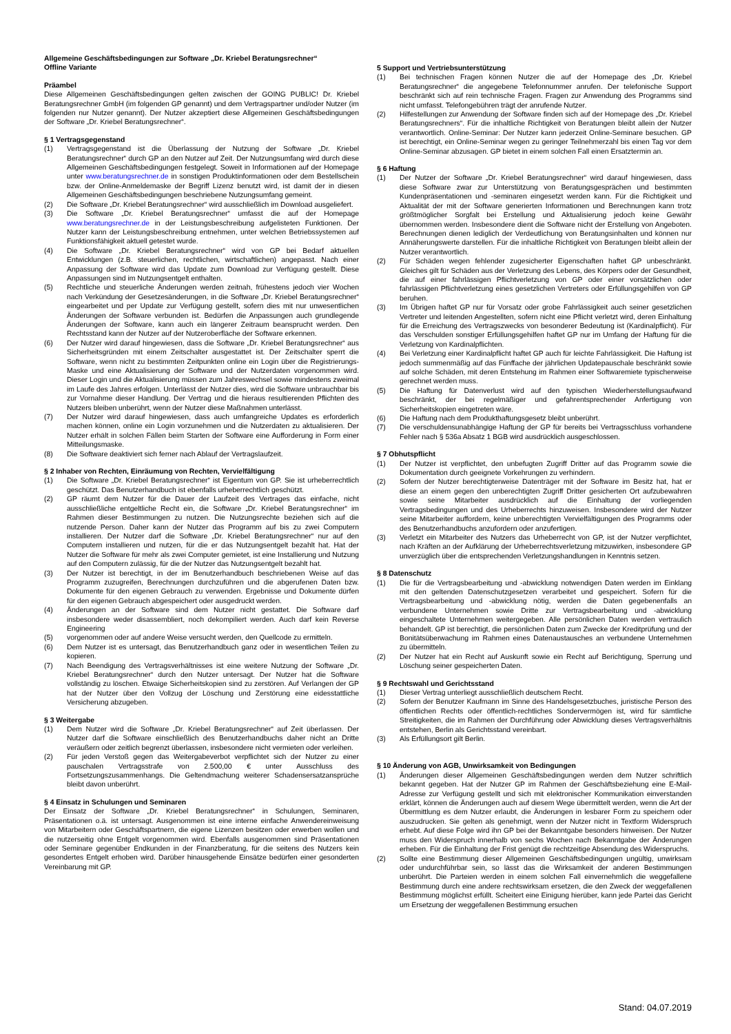Allgemeine Geschäftsbedingungen zur Software „Dr. Kriebel Beratungsrechner“
Offline Variante
Präambel
Diese Allgemeinen Geschäftsbedingungen gelten zwischen der GOING PUBLIC! Dr. Kriebel Beratungsrechner GmbH (im folgenden GP genannt) und dem Vertragspartner und/oder Nutzer (im folgenden nur Nutzer genannt). Der Nutzer akzeptiert diese Allgemeinen Geschäftsbedingungen der Software „Dr. Kriebel Beratungsrechner“.
§ 1 Vertragsgegenstand
(1) Vertragsgegenstand ist die Überlassung der Nutzung der Software „Dr. Kriebel Beratungsrechner“ durch GP an den Nutzer auf Zeit. Der Nutzungsumfang wird durch diese Allgemeinen Geschäftsbedingungen festgelegt. Soweit in Informationen auf der Homepage unter www.beratungsrechner.de in sonstigen Produktinformationen oder dem Bestellschein bzw. der Online-Anmeldemaske der Begriff Lizenz benutzt wird, ist damit der in diesen Allgemeinen Geschäftsbedingungen beschriebene Nutzungsumfang gemeint.
(2) Die Software „Dr. Kriebel Beratungsrechner“ wird ausschließlich im Download ausgeliefert.
(3) Die Software „Dr. Kriebel Beratungsrechner“ umfasst die auf der Homepage www.beratungsrechner.de in der Leistungsbeschreibung aufgelisteten Funktionen. Der Nutzer kann der Leistungsbeschreibung entnehmen, unter welchen Betriebssystemen auf Funktionsfähigkeit aktuell getestet wurde.
(4) Die Software „Dr. Kriebel Beratungsrechner“ wird von GP bei Bedarf aktuellen Entwicklungen (z.B. steuerlichen, rechtlichen, wirtschaftlichen) angepasst. Nach einer Anpassung der Software wird das Update zum Download zur Verfügung gestellt. Diese Anpassungen sind im Nutzungsentgelt enthalten.
(5) Rechtliche und steuerliche Änderungen werden zeitnah, frühestens jedoch vier Wochen nach Verkündung der Gesetzesänderungen, in die Software „Dr. Kriebel Beratungsrechner“ eingearbeitet und per Update zur Verfügung gestellt, sofern dies mit nur unwesentlichen Änderungen der Software verbunden ist. Bedürfen die Anpassungen auch grundlegende Änderungen der Software, kann auch ein längerer Zeitraum beansprucht werden. Den Rechtsstand kann der Nutzer auf der Nutzeroberfläche der Software erkennen.
(6) Der Nutzer wird darauf hingewiesen, dass die Software „Dr. Kriebel Beratungsrechner“ aus Sicherheitsgründen mit einem Zeitschalter ausgestattet ist. Der Zeitschalter sperrt die Software, wenn nicht zu bestimmten Zeitpunkten online ein Login über die Registrierungs-Maske und eine Aktualisierung der Software und der Nutzerdaten vorgenommen wird. Dieser Login und die Aktualisierung müssen zum Jahreswechsel sowie mindestens zweimal im Laufe des Jahres erfolgen. Unterlässt der Nutzer dies, wird die Software unbrauchbar bis zur Vornahme dieser Handlung. Der Vertrag und die hieraus resultierenden Pflichten des Nutzers bleiben unberührt, wenn der Nutzer diese Maßnahmen unterlässt.
(7) Der Nutzer wird darauf hingewiesen, dass auch umfangreiche Updates es erforderlich machen können, online ein Login vorzunehmen und die Nutzerdaten zu aktualisieren. Der Nutzer erhält in solchen Fällen beim Starten der Software eine Aufforderung in Form einer Mitteilungsmaske.
(8) Die Software deaktiviert sich ferner nach Ablauf der Vertragslaufzeit.
§ 2 Inhaber von Rechten, Einräumung von Rechten, Vervielfältigung
(1) Die Software „Dr. Kriebel Beratungsrechner“ ist Eigentum von GP. Sie ist urheberrechtlich geschützt. Das Benutzerhandbuch ist ebenfalls urheberrechtlich geschützt.
(2) GP räumt dem Nutzer für die Dauer der Laufzeit des Vertrages das einfache, nicht ausschließliche entgeltliche Recht ein, die Software „Dr. Kriebel Beratungsrechner“ im Rahmen dieser Bestimmungen zu nutzen. Die Nutzungsrechte beziehen sich auf die nutzende Person. Daher kann der Nutzer das Programm auf bis zu zwei Computern installieren. Der Nutzer darf die Software „Dr. Kriebel Beratungsrechner“ nur auf den Computern installieren und nutzen, für die er das Nutzungsentgelt bezahlt hat. Hat der Nutzer die Software für mehr als zwei Computer gemietet, ist eine Installierung und Nutzung auf den Computern zulässig, für die der Nutzer das Nutzungsentgelt bezahlt hat.
(3) Der Nutzer ist berechtigt, in der im Benutzerhandbuch beschriebenen Weise auf das Programm zuzugreifen, Berechnungen durchzuführen und die abgerufenen Daten bzw. Dokumente für den eigenen Gebrauch zu verwenden. Ergebnisse und Dokumente dürfen für den eigenen Gebrauch abgespeichert oder ausgedruckt werden.
(4) Änderungen an der Software sind dem Nutzer nicht gestattet. Die Software darf insbesondere weder disassembliert, noch dekompiliert werden. Auch darf kein Reverse Engineering
(5) vorgenommen oder auf andere Weise versucht werden, den Quellcode zu ermitteln.
(6) Dem Nutzer ist es untersagt, das Benutzerhandbuch ganz oder in wesentlichen Teilen zu kopieren.
(7) Nach Beendigung des Vertragsverhältnisses ist eine weitere Nutzung der Software „Dr. Kriebel Beratungsrechner“ durch den Nutzer untersagt. Der Nutzer hat die Software vollständig zu löschen. Etwaige Sicherheitskopien sind zu zerstören. Auf Verlangen der GP hat der Nutzer über den Vollzug der Löschung und Zerstörung eine eidesstattliche Versicherung abzugeben.
§ 3 Weitergabe
(1) Dem Nutzer wird die Software „Dr. Kriebel Beratungsrechner“ auf Zeit überlassen. Der Nutzer darf die Software einschließlich des Benutzerhandbuchs daher nicht an Dritte veräußern oder zeitlich begrenzt überlassen, insbesondere nicht vermieten oder verleihen.
(2) Für jeden Verstoß gegen das Weitergabeverbot verpflichtet sich der Nutzer zu einer pauschalen Vertragsstrafe von 2.500,00 € unter Ausschluss des Fortsetzungszusammenhangs. Die Geltendmachung weiterer Schadensersatzansprüche bleibt davon unberührt.
§ 4 Einsatz in Schulungen und Seminaren
Der Einsatz der Software „Dr. Kriebel Beratungsrechner“ in Schulungen, Seminaren, Präsentationen o.ä. ist untersagt. Ausgenommen ist eine interne einfache Anwendereinweisung von Mitarbeitern oder Geschäftspartnern, die eigene Lizenzen besitzen oder erwerben wollen und die nutzerseitig ohne Entgelt vorgenommen wird. Ebenfalls ausgenommen sind Präsentationen oder Seminare gegenüber Endkunden in der Finanzberatung, für die seitens des Nutzers kein gesondertes Entgelt erhoben wird. Darüber hinausgehende Einsätze bedürfen einer gesonderten Vereinbarung mit GP.
5 Support und Vertriebsunterstützung
(1) Bei technischen Fragen können Nutzer die auf der Homepage des „Dr. Kriebel Beratungsrechner“ die angegebene Telefonnummer anrufen. Der telefonische Support beschränkt sich auf rein technische Fragen. Fragen zur Anwendung des Programms sind nicht umfasst. Telefongebühren trägt der anrufende Nutzer.
(2) Hilfestellungen zur Anwendung der Software finden sich auf der Homepage des „Dr. Kriebel Beratungsrechners“. Für die inhaltliche Richtigkeit von Beratungen bleibt allein der Nutzer verantwortlich. Online-Seminar: Der Nutzer kann jederzeit Online-Seminare besuchen. GP ist berechtigt, ein Online-Seminar wegen zu geringer Teilnehmerzahl bis einen Tag vor dem Online-Seminar abzusagen. GP bietet in einem solchen Fall einen Ersatztermin an.
§ 6 Haftung
(1) Der Nutzer der Software „Dr. Kriebel Beratungsrechner“ wird darauf hingewiesen, dass diese Software zwar zur Unterstützung von Beratungsgesprächen und bestimmten Kundenpräsentationen und -seminaren eingesetzt werden kann. Für die Richtigkeit und Aktualität der mit der Software generierten Informationen und Berechnungen kann trotz größtmöglicher Sorgfalt bei Erstellung und Aktualisierung jedoch keine Gewähr übernommen werden. Insbesondere dient die Software nicht der Erstellung von Angeboten. Berechnungen dienen lediglich der Verdeutlichung von Beratungsinhalten und können nur Annäherungswerte darstellen. Für die inhaltliche Richtigkeit von Beratungen bleibt allein der Nutzer verantwortlich.
(2) Für Schäden wegen fehlender zugesicherter Eigenschaften haftet GP unbeschränkt. Gleiches gilt für Schäden aus der Verletzung des Lebens, des Körpers oder der Gesundheit, die auf einer fahrlässigen Pflichtverletzung von GP oder einer vorsätzlichen oder fahrlässigen Pflichtverletzung eines gesetzlichen Vertreters oder Erfüllungsgehilfen von GP beruhen.
(3) Im Übrigen haftet GP nur für Vorsatz oder grobe Fahrlässigkeit auch seiner gesetzlichen Vertreter und leitenden Angestellten, sofern nicht eine Pflicht verletzt wird, deren Einhaltung für die Erreichung des Vertragszwecks von besonderer Bedeutung ist (Kardinalpflicht). Für das Verschulden sonstiger Erfüllungsgehilfen haftet GP nur im Umfang der Haftung für die Verletzung von Kardinalpflichten.
(4) Bei Verletzung einer Kardinalpflicht haftet GP auch für leichte Fahrlässigkeit. Die Haftung ist jedoch summenmäßig auf das Fünffache der jährlichen Updatepauschale beschränkt sowie auf solche Schäden, mit deren Entstehung im Rahmen einer Softwaremiete typischerweise gerechnet werden muss.
(5) Die Haftung für Datenverlust wird auf den typischen Wiederherstellungsaufwand beschränkt, der bei regelmäßiger und gefahrentsprechender Anfertigung von Sicherheitskopien eingetreten wäre.
(6) Die Haftung nach dem Produkthaftungsgesetz bleibt unberührt.
(7) Die verschuldensunabhängige Haftung der GP für bereits bei Vertragsschluss vorhandene Fehler nach § 536a Absatz 1 BGB wird ausdrücklich ausgeschlossen.
§ 7 Obhutspflicht
(1) Der Nutzer ist verpflichtet, den unbefugten Zugriff Dritter auf das Programm sowie die Dokumentation durch geeignete Vorkehrungen zu verhindern.
(2) Sofern der Nutzer berechtigterweise Datenträger mit der Software im Besitz hat, hat er diese an einem gegen den unberechtigten Zugriff Dritter gesicherten Ort aufzubewahren sowie seine Mitarbeiter ausdrücklich auf die Einhaltung der vorliegenden Vertragsbedingungen und des Urheberrechts hinzuweisen. Insbesondere wird der Nutzer seine Mitarbeiter auffordern, keine unberechtigten Vervielfältigungen des Programms oder des Benutzerhandbuchs anzufordern oder anzufertigen.
(3) Verletzt ein Mitarbeiter des Nutzers das Urheberrecht von GP, ist der Nutzer verpflichtet, nach Kräften an der Aufklärung der Urheberrechtsverletzung mitzuwirken, insbesondere GP unverzüglich über die entsprechenden Verletzungshandlungen in Kenntnis setzen.
§ 8 Datenschutz
(1) Die für die Vertragsbearbeitung und -abwicklung notwendigen Daten werden im Einklang mit den geltenden Datenschutzgesetzen verarbeitet und gespeichert. Sofern für die Vertragsbearbeitung und -abwicklung nötig, werden die Daten gegebenenfalls an verbundene Unternehmen sowie Dritte zur Vertragsbearbeitung und -abwicklung eingeschaltete Unternehmen weitergegeben. Alle persönlichen Daten werden vertraulich behandelt. GP ist berechtigt, die persönlichen Daten zum Zwecke der Kreditprüfung und der Bonitätsüberwachung im Rahmen eines Datenaustausches an verbundene Unternehmen zu übermitteln.
(2) Der Nutzer hat ein Recht auf Auskunft sowie ein Recht auf Berichtigung, Sperrung und Löschung seiner gespeicherten Daten.
§ 9 Rechtswahl und Gerichtsstand
(1) Dieser Vertrag unterliegt ausschließlich deutschem Recht.
(2) Sofern der Benutzer Kaufmann im Sinne des Handelsgesetzbuches, juristische Person des öffentlichen Rechts oder öffentlich-rechtliches Sondervermögen ist, wird für sämtliche Streitigkeiten, die im Rahmen der Durchführung oder Abwicklung dieses Vertragsverhältnis entstehen, Berlin als Gerichtsstand vereinbart.
(3) Als Erfüllungsort gilt Berlin.
§ 10 Änderung von AGB, Unwirksamkeit von Bedingungen
(1) Änderungen dieser Allgemeinen Geschäftsbedingungen werden dem Nutzer schriftlich bekannt gegeben. Hat der Nutzer GP im Rahmen der Geschäftsbeziehung eine E-Mail-Adresse zur Verfügung gestellt und sich mit elektronischer Kommunikation einverstanden erklärt, können die Änderungen auch auf diesem Wege übermittelt werden, wenn die Art der Übermittlung es dem Nutzer erlaubt, die Änderungen in lesbarer Form zu speichern oder auszudrucken. Sie gelten als genehmigt, wenn der Nutzer nicht in Textform Widerspruch erhebt. Auf diese Folge wird ihn GP bei der Bekanntgabe besonders hinweisen. Der Nutzer muss den Widerspruch innerhalb von sechs Wochen nach Bekanntgabe der Änderungen erheben. Für die Einhaltung der Frist genügt die rechtzeitige Absendung des Widerspruchs.
(2) Sollte eine Bestimmung dieser Allgemeinen Geschäftsbedingungen ungültig, unwirksam oder undurchführbar sein, so lässt das die Wirksamkeit der anderen Bestimmungen unberührt. Die Parteien werden in einem solchen Fall einvernehmlich die weggefallene Bestimmung durch eine andere rechtswirksam ersetzen, die den Zweck der weggefallenen Bestimmung möglichst erfüllt. Scheitert eine Einigung hierüber, kann jede Partei das Gericht um Ersetzung der weggefallenen Bestimmung ersuchen
Stand: 04.07.2019